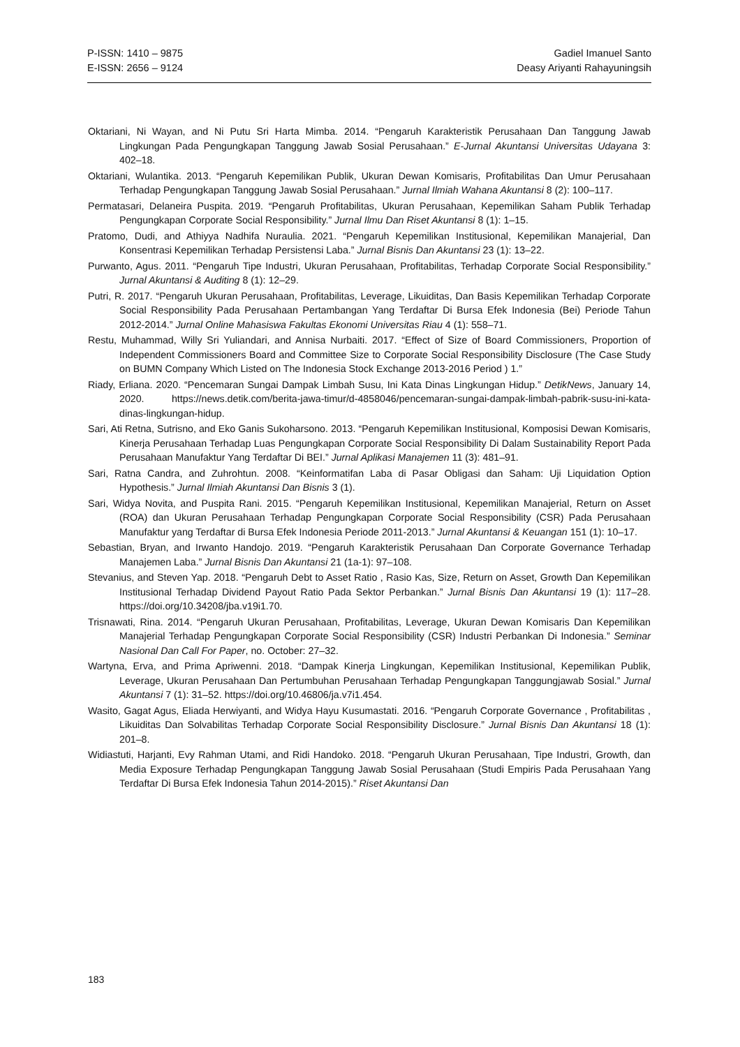P-ISSN: 1410 – 9875
E-ISSN: 2656 – 9124
Gadiel Imanuel Santo
Deasy Ariyanti Rahayuningsih
Oktariani, Ni Wayan, and Ni Putu Sri Harta Mimba. 2014. “Pengaruh Karakteristik Perusahaan Dan Tanggung Jawab Lingkungan Pada Pengungkapan Tanggung Jawab Sosial Perusahaan.” E-Jurnal Akuntansi Universitas Udayana 3: 402–18.
Oktariani, Wulantika. 2013. “Pengaruh Kepemilikan Publik, Ukuran Dewan Komisaris, Profitabilitas Dan Umur Perusahaan Terhadap Pengungkapan Tanggung Jawab Sosial Perusahaan.” Jurnal Ilmiah Wahana Akuntansi 8 (2): 100–117.
Permatasari, Delaneira Puspita. 2019. “Pengaruh Profitabilitas, Ukuran Perusahaan, Kepemilikan Saham Publik Terhadap Pengungkapan Corporate Social Responsibility.” Jurnal Ilmu Dan Riset Akuntansi 8 (1): 1–15.
Pratomo, Dudi, and Athiyya Nadhifa Nuraulia. 2021. “Pengaruh Kepemilikan Institusional, Kepemilikan Manajerial, Dan Konsentrasi Kepemilikan Terhadap Persistensi Laba.” Jurnal Bisnis Dan Akuntansi 23 (1): 13–22.
Purwanto, Agus. 2011. “Pengaruh Tipe Industri, Ukuran Perusahaan, Profitabilitas, Terhadap Corporate Social Responsibility.” Jurnal Akuntansi & Auditing 8 (1): 12–29.
Putri, R. 2017. “Pengaruh Ukuran Perusahaan, Profitabilitas, Leverage, Likuiditas, Dan Basis Kepemilikan Terhadap Corporate Social Responsibility Pada Perusahaan Pertambangan Yang Terdaftar Di Bursa Efek Indonesia (Bei) Periode Tahun 2012-2014.” Jurnal Online Mahasiswa Fakultas Ekonomi Universitas Riau 4 (1): 558–71.
Restu, Muhammad, Willy Sri Yuliandari, and Annisa Nurbaiti. 2017. “Effect of Size of Board Commissioners, Proportion of Independent Commissioners Board and Committee Size to Corporate Social Responsibility Disclosure (The Case Study on BUMN Company Which Listed on The Indonesia Stock Exchange 2013-2016 Period ) 1.”
Riady, Erliana. 2020. “Pencemaran Sungai Dampak Limbah Susu, Ini Kata Dinas Lingkungan Hidup.” DetikNews, January 14, 2020. https://news.detik.com/berita-jawa-timur/d-4858046/pencemaran-sungai-dampak-limbah-pabrik-susu-ini-kata-dinas-lingkungan-hidup.
Sari, Ati Retna, Sutrisno, and Eko Ganis Sukoharsono. 2013. “Pengaruh Kepemilikan Institusional, Komposisi Dewan Komisaris, Kinerja Perusahaan Terhadap Luas Pengungkapan Corporate Social Responsibility Di Dalam Sustainability Report Pada Perusahaan Manufaktur Yang Terdaftar Di BEI.” Jurnal Aplikasi Manajemen 11 (3): 481–91.
Sari, Ratna Candra, and Zuhrohtun. 2008. “Keinformatifan Laba di Pasar Obligasi dan Saham: Uji Liquidation Option Hypothesis.” Jurnal Ilmiah Akuntansi Dan Bisnis 3 (1).
Sari, Widya Novita, and Puspita Rani. 2015. “Pengaruh Kepemilikan Institusional, Kepemilikan Manajerial, Return on Asset (ROA) dan Ukuran Perusahaan Terhadap Pengungkapan Corporate Social Responsibility (CSR) Pada Perusahaan Manufaktur yang Terdaftar di Bursa Efek Indonesia Periode 2011-2013.” Jurnal Akuntansi & Keuangan 151 (1): 10–17.
Sebastian, Bryan, and Irwanto Handojo. 2019. “Pengaruh Karakteristik Perusahaan Dan Corporate Governance Terhadap Manajemen Laba.” Jurnal Bisnis Dan Akuntansi 21 (1a-1): 97–108.
Stevanius, and Steven Yap. 2018. “Pengaruh Debt to Asset Ratio , Rasio Kas, Size, Return on Asset, Growth Dan Kepemilikan Institusional Terhadap Dividend Payout Ratio Pada Sektor Perbankan.” Jurnal Bisnis Dan Akuntansi 19 (1): 117–28. https://doi.org/10.34208/jba.v19i1.70.
Trisnawati, Rina. 2014. “Pengaruh Ukuran Perusahaan, Profitabilitas, Leverage, Ukuran Dewan Komisaris Dan Kepemilikan Manajerial Terhadap Pengungkapan Corporate Social Responsibility (CSR) Industri Perbankan Di Indonesia.” Seminar Nasional Dan Call For Paper, no. October: 27–32.
Wartyna, Erva, and Prima Apriwenni. 2018. “Dampak Kinerja Lingkungan, Kepemilikan Institusional, Kepemilikan Publik, Leverage, Ukuran Perusahaan Dan Pertumbuhan Perusahaan Terhadap Pengungkapan Tanggungjawab Sosial.” Jurnal Akuntansi 7 (1): 31–52. https://doi.org/10.46806/ja.v7i1.454.
Wasito, Gagat Agus, Eliada Herwiyanti, and Widya Hayu Kusumastati. 2016. “Pengaruh Corporate Governance , Profitabilitas , Likuiditas Dan Solvabilitas Terhadap Corporate Social Responsibility Disclosure.” Jurnal Bisnis Dan Akuntansi 18 (1): 201–8.
Widiastuti, Harjanti, Evy Rahman Utami, and Ridi Handoko. 2018. “Pengaruh Ukuran Perusahaan, Tipe Industri, Growth, dan Media Exposure Terhadap Pengungkapan Tanggung Jawab Sosial Perusahaan (Studi Empiris Pada Perusahaan Yang Terdaftar Di Bursa Efek Indonesia Tahun 2014-2015).” Riset Akuntansi Dan
183